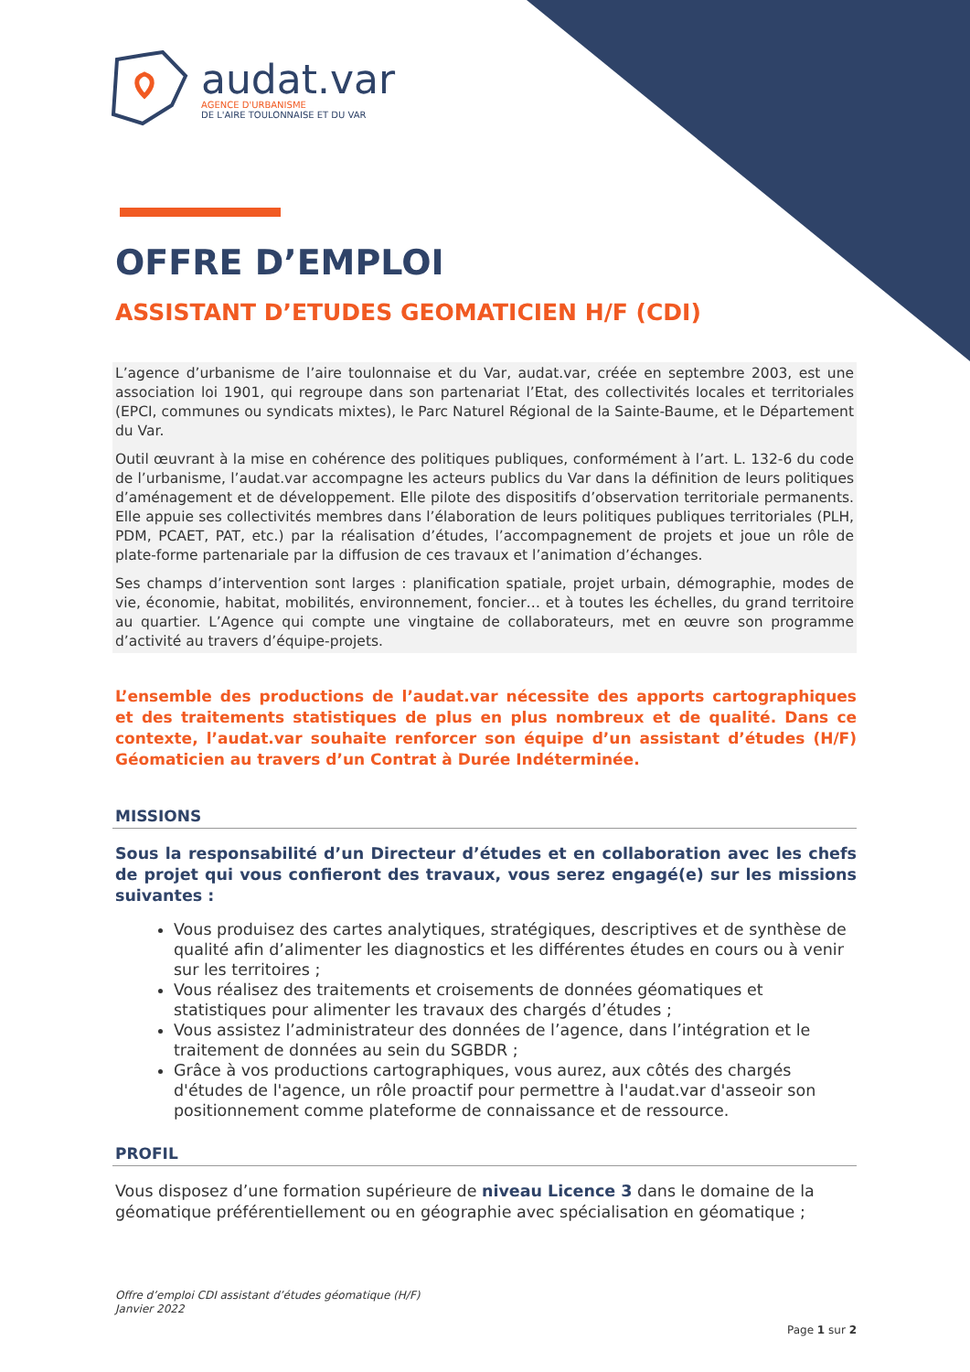audat.var
AGENCE D'URBANISME
DE L'AIRE TOULONNAISE ET DU VAR
OFFRE D’EMPLOI
ASSISTANT D’ETUDES GEOMATICIEN H/F (CDI)
L’agence d’urbanisme de l’aire toulonnaise et du Var, audat.var, créée en septembre 2003, est une association loi 1901, qui regroupe dans son partenariat l’Etat, des collectivités locales et territoriales (EPCI, communes ou syndicats mixtes), le Parc Naturel Régional de la Sainte-Baume, et le Département du Var.
Outil œuvrant à la mise en cohérence des politiques publiques, conformément à l’art. L. 132-6 du code de l’urbanisme, l’audat.var accompagne les acteurs publics du Var dans la définition de leurs politiques d’aménagement et de développement. Elle pilote des dispositifs d’observation territoriale permanents. Elle appuie ses collectivités membres dans l’élaboration de leurs politiques publiques territoriales (PLH, PDM, PCAET, PAT, etc.) par la réalisation d’études, l’accompagnement de projets et joue un rôle de plate-forme partenariale par la diffusion de ces travaux et l’animation d’échanges.
Ses champs d’intervention sont larges : planification spatiale, projet urbain, démographie, modes de vie, économie, habitat, mobilités, environnement, foncier… et à toutes les échelles, du grand territoire au quartier. L’Agence qui compte une vingtaine de collaborateurs, met en œuvre son programme d’activité au travers d’équipe-projets.
L’ensemble des productions de l’audat.var nécessite des apports cartographiques et des traitements statistiques de plus en plus nombreux et de qualité. Dans ce contexte, l’audat.var souhaite renforcer son équipe d’un assistant d’études (H/F) Géomaticien au travers d’un Contrat à Durée Indéterminée.
MISSIONS
Sous la responsabilité d’un Directeur d’études et en collaboration avec les chefs de projet qui vous confieront des travaux, vous serez engagé(e) sur les missions suivantes :
Vous produisez des cartes analytiques, stratégiques, descriptives et de synthèse de qualité afin d’alimenter les diagnostics et les différentes études en cours ou à venir sur les territoires ;
Vous réalisez des traitements et croisements de données géomatiques et statistiques pour alimenter les travaux des chargés d’études ;
Vous assistez l’administrateur des données de l’agence, dans l’intégration et le traitement de données au sein du SGBDR ;
Grâce à vos productions cartographiques, vous aurez, aux côtés des chargés d'études de l'agence, un rôle proactif pour permettre à l'audat.var d'asseoir son positionnement comme plateforme de connaissance et de ressource.
PROFIL
Vous disposez d’une formation supérieure de niveau Licence 3 dans le domaine de la géomatique préférentiellement ou en géographie avec spécialisation en géomatique ;
Offre d’emploi CDI assistant d’études géomatique (H/F)
Janvier 2022
Page 1 sur 2